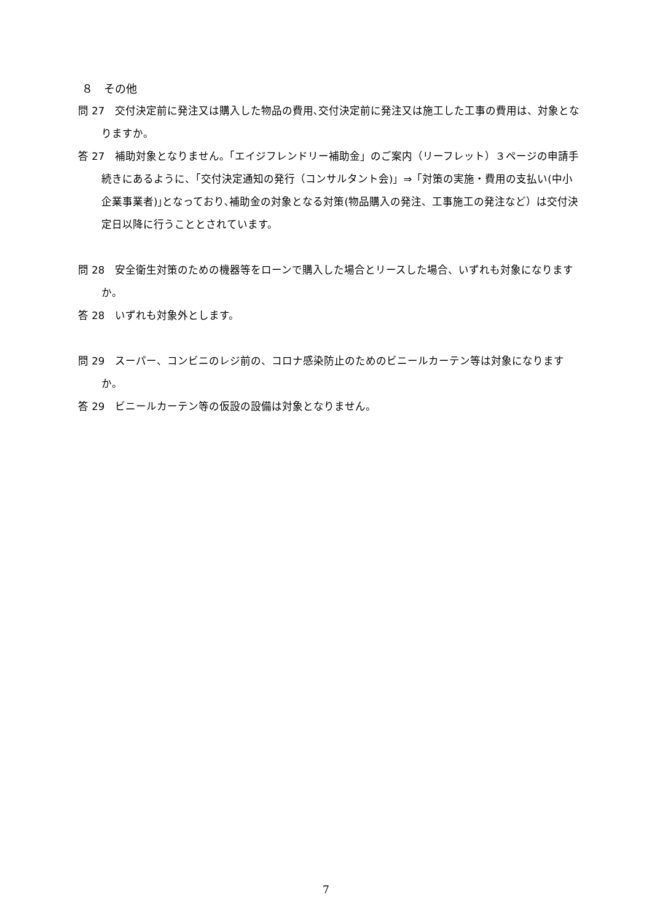８　その他
問 27　交付決定前に発注又は購入した物品の費用､交付決定前に発注又は施工した工事の費用は、対象となりますか。
答 27　補助対象となりません｡「エイジフレンドリー補助金」のご案内（リーフレット）３ページの申請手続きにあるように、「交付決定通知の発行（コンサルタント会)」⇒「対策の実施・費用の支払い(中小企業事業者)｣となっており､補助金の対象となる対策(物品購入の発注、工事施工の発注など）は交付決定日以降に行うこととされています。
問 28　安全衛生対策のための機器等をローンで購入した場合とリースした場合、いずれも対象になりますか。
答 28　いずれも対象外とします。
問 29　スーパー、コンビニのレジ前の、コロナ感染防止のためのビニールカーテン等は対象になりますか。
答 29　ビニールカーテン等の仮設の設備は対象となりません。
7